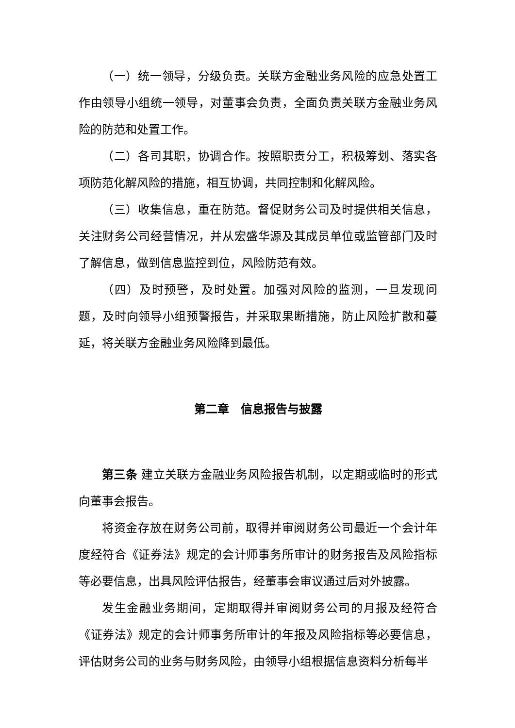（一）统一领导，分级负责。关联方金融业务风险的应急处置工作由领导小组统一领导，对董事会负责，全面负责关联方金融业务风险的防范和处置工作。
（二）各司其职，协调合作。按照职责分工，积极筹划、落实各项防范化解风险的措施，相互协调，共同控制和化解风险。
（三）收集信息，重在防范。督促财务公司及时提供相关信息，关注财务公司经营情况，并从宏盛华源及其成员单位或监管部门及时了解信息，做到信息监控到位，风险防范有效。
（四）及时预警，及时处置。加强对风险的监测，一旦发现问题，及时向领导小组预警报告，并采取果断措施，防止风险扩散和蔓延，将关联方金融业务风险降到最低。
第二章　信息报告与披露
第三条 建立关联方金融业务风险报告机制，以定期或临时的形式向董事会报告。
将资金存放在财务公司前，取得并审阅财务公司最近一个会计年度经符合《证券法》规定的会计师事务所审计的财务报告及风险指标等必要信息，出具风险评估报告，经董事会审议通过后对外披露。
发生金融业务期间，定期取得并审阅财务公司的月报及经符合《证券法》规定的会计师事务所审计的年报及风险指标等必要信息，评估财务公司的业务与财务风险，由领导小组根据信息资料分析每半